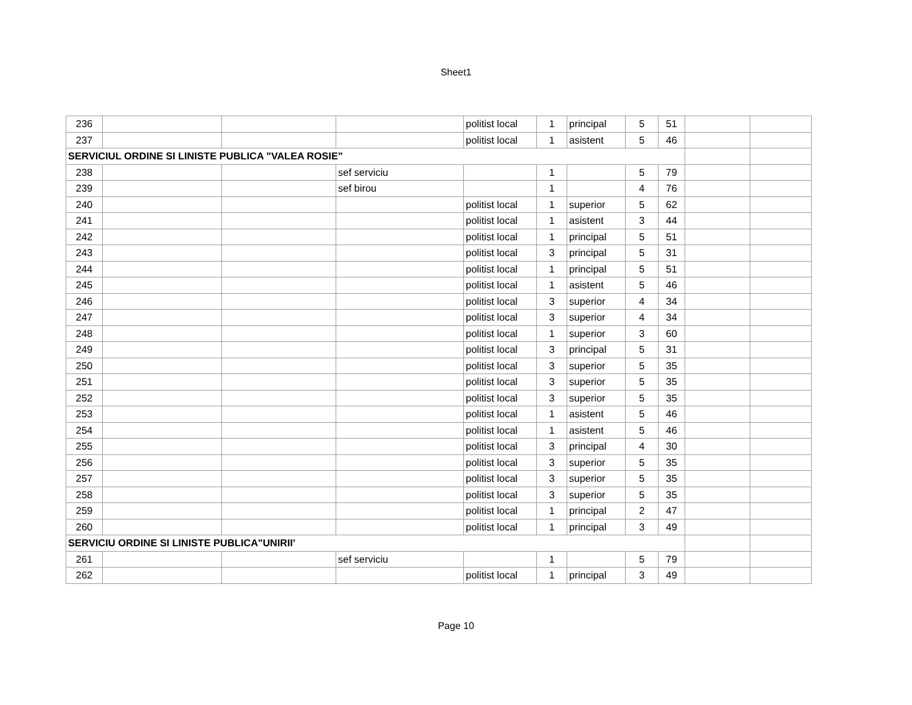Sheet1
| 236 | | | | politist local | 1 | principal | 5 | 51 | | |
| 237 | | | | politist local | 1 | asistent | 5 | 46 | | |
| SERVICIUL ORDINE SI LINISTE PUBLICA "VALEA ROSIE" | | | | | | | | | | |
| 238 | | | sef serviciu | | 1 | | 5 | 79 | | |
| 239 | | | sef birou | | 1 | | 4 | 76 | | |
| 240 | | | | politist local | 1 | superior | 5 | 62 | | |
| 241 | | | | politist local | 1 | asistent | 3 | 44 | | |
| 242 | | | | politist local | 1 | principal | 5 | 51 | | |
| 243 | | | | politist local | 3 | principal | 5 | 31 | | |
| 244 | | | | politist local | 1 | principal | 5 | 51 | | |
| 245 | | | | politist local | 1 | asistent | 5 | 46 | | |
| 246 | | | | politist local | 3 | superior | 4 | 34 | | |
| 247 | | | | politist local | 3 | superior | 4 | 34 | | |
| 248 | | | | politist local | 1 | superior | 3 | 60 | | |
| 249 | | | | politist local | 3 | principal | 5 | 31 | | |
| 250 | | | | politist local | 3 | superior | 5 | 35 | | |
| 251 | | | | politist local | 3 | superior | 5 | 35 | | |
| 252 | | | | politist local | 3 | superior | 5 | 35 | | |
| 253 | | | | politist local | 1 | asistent | 5 | 46 | | |
| 254 | | | | politist local | 1 | asistent | 5 | 46 | | |
| 255 | | | | politist local | 3 | principal | 4 | 30 | | |
| 256 | | | | politist local | 3 | superior | 5 | 35 | | |
| 257 | | | | politist local | 3 | superior | 5 | 35 | | |
| 258 | | | | politist local | 3 | superior | 5 | 35 | | |
| 259 | | | | politist local | 1 | principal | 2 | 47 | | |
| 260 | | | | politist local | 1 | principal | 3 | 49 | | |
| SERVICIU ORDINE SI LINISTE PUBLICA"UNIRII' | | | | | | | | | | |
| 261 | | | sef serviciu | | 1 | | 5 | 79 | | |
| 262 | | | | politist local | 1 | principal | 3 | 49 | | |
Page 10